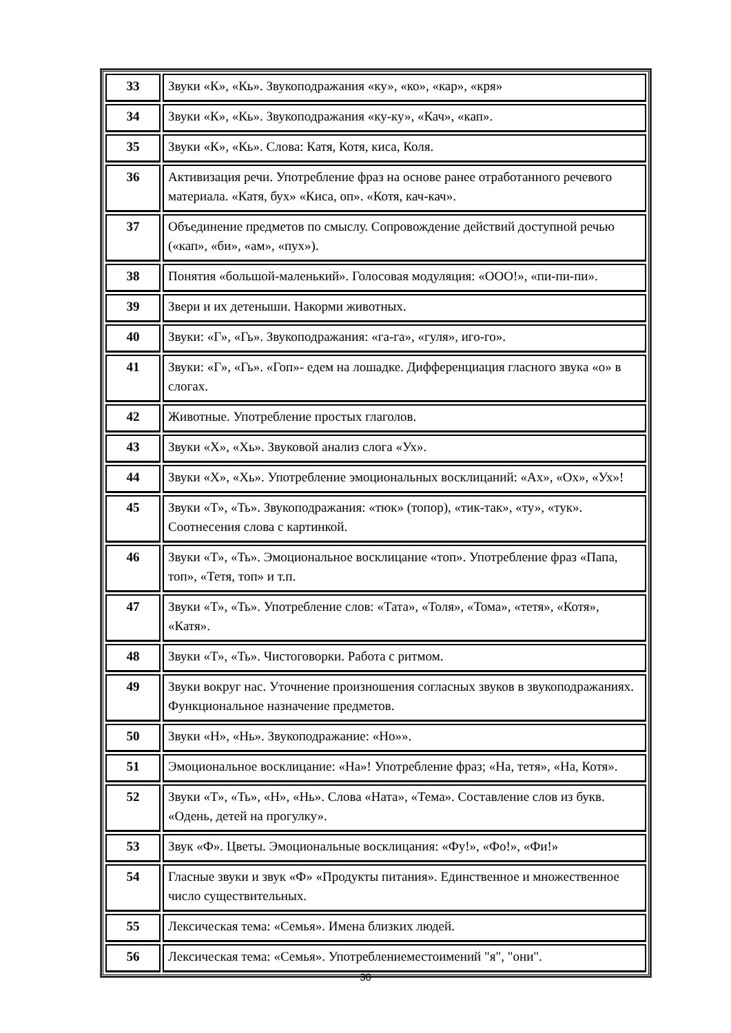| 33 | Звуки «К», «Кь». Звукоподражания «ку», «ко», «кар», «кря» |
| 34 | Звуки «К», «Кь». Звукоподражания «ку-ку», «Кач», «кап». |
| 35 | Звуки «К», «Кь». Слова: Катя, Котя, киса, Коля. |
| 36 | Активизация речи. Употребление фраз на основе ранее отработанного речевого материала. «Катя, бух» «Киса, оп». «Котя, кач-кач». |
| 37 | Объединение предметов по смыслу. Сопровождение действий доступной речью («кап», «би», «ам», «пух»). |
| 38 | Понятия «большой-маленький». Голосовая модуляция: «ООО!», «пи-пи-пи». |
| 39 | Звери и их детеныши. Накорми животных. |
| 40 | Звуки: «Г», «Гь». Звукоподражания: «га-га», «гуля», иго-го». |
| 41 | Звуки: «Г», «Гь». «Гоп»- едем на лошадке. Дифференциация гласного звука «о» в слогах. |
| 42 | Животные. Употребление простых глаголов. |
| 43 | Звуки «Х», «Хь». Звуковой анализ слога «Ух». |
| 44 | Звуки «Х», «Хь». Употребление эмоциональных восклицаний: «Ах», «Ох», «Ух»! |
| 45 | Звуки «Т», «Ть». Звукоподражания: «тюк» (топор), «тик-так», «ту», «тук». Соотнесения слова с картинкой. |
| 46 | Звуки «Т», «Ть». Эмоциональное восклицание «топ». Употребление фраз «Папа, топ», «Тетя, топ» и т.п. |
| 47 | Звуки «Т», «Ть». Употребление слов: «Тата», «Толя», «Тома», «тетя», «Котя», «Катя». |
| 48 | Звуки «Т», «Ть». Чистоговорки. Работа с ритмом. |
| 49 | Звуки вокруг нас. Уточнение произношения согласных звуков в звукоподражаниях. Функциональное назначение предметов. |
| 50 | Звуки «Н», «Нь». Звукоподражание: «Но»». |
| 51 | Эмоциональное восклицание: «На»! Употребление фраз; «На, тетя», «На, Котя». |
| 52 | Звуки «Т», «Ть», «Н», «Нь». Слова «Ната», «Тема». Составление слов из букв. «Одень, детей на прогулку». |
| 53 | Звук «Ф». Цветы. Эмоциональные восклицания: «Фу!», «Фо!», «Фи!» |
| 54 | Гласные звуки и звук «Ф» «Продукты питания». Единственное и множественное число существительных. |
| 55 | Лексическая тема: «Семья». Имена близких людей. |
| 56 | Лексическая тема: «Семья». Употреблениеместоимений "я", "они". |
30